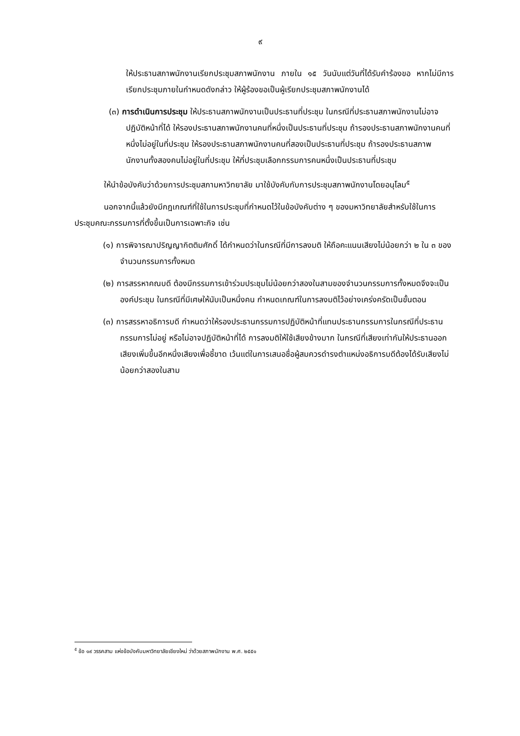๙
ให้ประธานสภาพนักงานเรียกประชุมสภาพนักงาน ภายใน ๑๕ วันนับแต่วันที่ได้รับคำร้องขอ หากไม่มีการเรียกประชุมภายในกำหนดดังกล่าว ให้ผู้ร้องขอเป็นผู้เรียกประชุมสภาพนักงานได้
(๓) การดำเนินการประชุม ให้ประธานสภาพนักงานเป็นประธานที่ประชุม ในกรณีที่ประธานสภาพนักงานไม่อาจปฏิบัติหน้าที่ได้ ให้รองประธานสภาพนักงานคนที่หนึ่งเป็นประธานที่ประชุม ถ้ารองประธานสภาพนักงานคนที่หนึ่งไม่อยู่ในที่ประชุม ให้รองประธานสภาพนักงานคนที่สองเป็นประธานที่ประชุม ถ้ารองประธานสภาพนักงานทั้งสองคนไม่อยู่ในที่ประชุม ให้ที่ประชุมเลือกกรรมการคนหนึ่งเป็นประธานที่ประชุม
ให้นำข้อบังคับว่าด้วยการประชุมสภามหาวิทยาลัย มาใช้บังคับกับการประชุมสภาพนักงานโดยอนุโลม<sup>๕</sup>
นอกจากนี้แล้วยังมีกฎเกณฑ์ที่ใช้ในการประชุมที่กำหนดไว้ในข้อบังคับต่าง ๆ ของมหาวิทยาลัยสำหรับใช้ในการประชุมคณะกรรมการที่ตั้งขึ้นเป็นการเฉพาะกิจ เช่น
(๑) การพิจารณาปริญญากิตติมศักดิ์ ได้กำหนดว่าในกรณีที่มีการลงมติ ให้ถือคะแนนเสียงไม่น้อยกว่า ๒ ใน ๓ ของจำนวนกรรมการทั้งหมด
(๒) การสรรหาคณบดี ต้องมีกรรมการเข้าร่วมประชุมไม่น้อยกว่าสองในสามของจำนวนกรรมการทั้งหมดจึงจะเป็นองค์ประชุม ในกรณีที่มีเศษให้นับเป็นหนึ่งคน กำหนดเกณฑ์ในการลงมติไว้อย่างเคร่งครัดเป็นขั้นตอน
(๓) การสรรหาอธิการบดี กำหนดว่าให้รองประธานกรรมการปฏิบัติหน้าที่แทนประธานกรรมการในกรณีที่ประธานกรรมการไม่อยู่ หรือไม่อาจปฏิบัติหน้าที่ได้ การลงมติให้ใช้เสียงข้างมาก ในกรณีที่เสียงเท่ากันให้ประธานออกเสียงเพิ่มขึ้นอีกหนึ่งเสียงเพื่อชี้ขาด เว้นแต่ในการเสนอชื่อผู้สมควรดำรงตำแหน่งอธิการบดีต้องได้รับเสียงไม่น้อยกว่าสองในสาม
<sup>๕</sup> ข้อ ๑๙ วรรคสาม แห่งข้อบังคับมหาวิทยาลัยเชียงใหม่ ว่าด้วยสภาพนักงาน พ.ศ. ๒๕๕๑